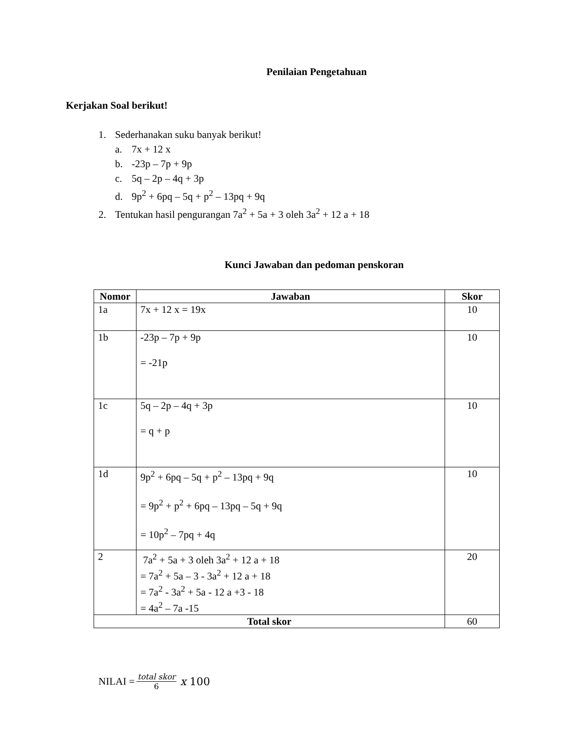Penilaian Pengetahuan
Kerjakan Soal berikut!
1. Sederhanakan suku banyak berikut!
a. 7x + 12 x
b. -23p – 7p + 9p
c. 5q – 2p – 4q + 3p
d. 9p<sup>2</sup> + 6pq – 5q + p<sup>2</sup> – 13pq + 9q
2. Tentukan hasil pengurangan 7a<sup>2</sup> + 5a + 3 oleh 3a<sup>2</sup> + 12 a + 18
Kunci Jawaban dan pedoman penskoran
| Nomor | Jawaban | Skor |
| --- | --- | --- |
| 1a | 7x + 12 x = 19x | 10 |
| 1b | -23p – 7p + 9p = -21p | 10 |
| 1c | 5q – 2p – 4q + 3p = q + p | 10 |
| 1d | 9p<sup>2</sup> + 6pq – 5q + p<sup>2</sup> – 13pq + 9q = 9p<sup>2</sup> + p<sup>2</sup> + 6pq – 13pq – 5q + 9q = 10p<sup>2</sup> – 7pq + 4q | 10 |
| 2 | 7a<sup>2</sup> + 5a + 3 oleh 3a<sup>2</sup> + 12 a + 18 = 7a<sup>2</sup> + 5a – 3 - 3a<sup>2</sup> + 12 a + 18 = 7a<sup>2</sup> - 3a<sup>2</sup> + 5a - 12 a +3 - 18 = 4a<sup>2</sup> – 7a -15 | 20 |
| Total skor | | 60 |
NILAI = total skor 6 x 100